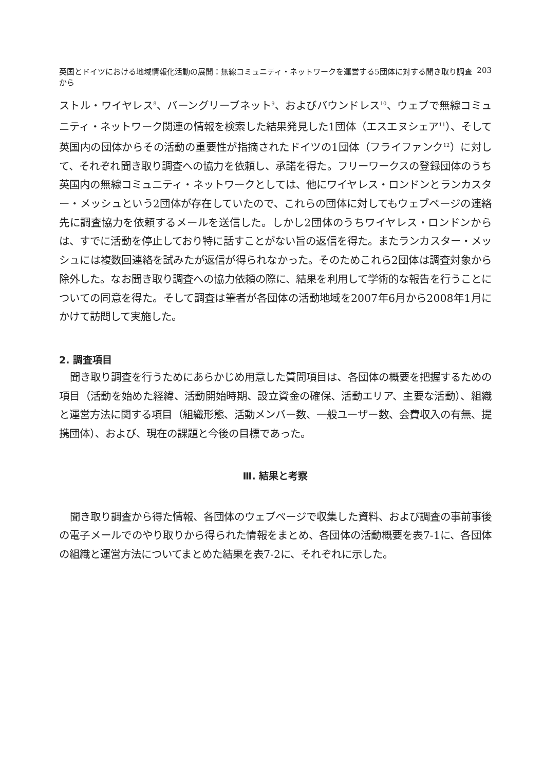英国とドイツにおける地域情報化活動の展開：無線コミュニティ・ネットワークを運営する5団体に対する聞き取り調査から 203
ストル・ワイヤレス<sup>8</sup>、バーングリーブネット<sup>9</sup>、およびバウンドレス<sup>10</sup>、ウェブで無線コミュニティ・ネットワーク関連の情報を検索した結果発見した1団体（エスエヌシェア<sup>11</sup>）、そして英国内の団体からその活動の重要性が指摘されたドイツの1団体（フライファンク<sup>12</sup>）に対して、それぞれ聞き取り調査への協力を依頼し、承諾を得た。フリーワークスの登録団体のうち英国内の無線コミュニティ・ネットワークとしては、他にワイヤレス・ロンドンとランカスター・メッシュという2団体が存在していたので、これらの団体に対してもウェブページの連絡先に調査協力を依頼するメールを送信した。しかし2団体のうちワイヤレス・ロンドンからは、すでに活動を停止しており特に話すことがない旨の返信を得た。またランカスター・メッシュには複数回連絡を試みたが返信が得られなかった。そのためこれら2団体は調査対象から除外した。なお聞き取り調査への協力依頼の際に、結果を利用して学術的な報告を行うことについての同意を得た。そして調査は筆者が各団体の活動地域を2007年6月から2008年1月にかけて訪問して実施した。
2. 調査項目
聞き取り調査を行うためにあらかじめ用意した質問項目は、各団体の概要を把握するための項目（活動を始めた経緯、活動開始時期、設立資金の確保、活動エリア、主要な活動）、組織と運営方法に関する項目（組織形態、活動メンバー数、一般ユーザー数、会費収入の有無、提携団体）、および、現在の課題と今後の目標であった。
Ⅲ. 結果と考察
聞き取り調査から得た情報、各団体のウェブページで収集した資料、および調査の事前事後の電子メールでのやり取りから得られた情報をまとめ、各団体の活動概要を表7-1に、各団体の組織と運営方法についてまとめた結果を表7-2に、それぞれに示した。